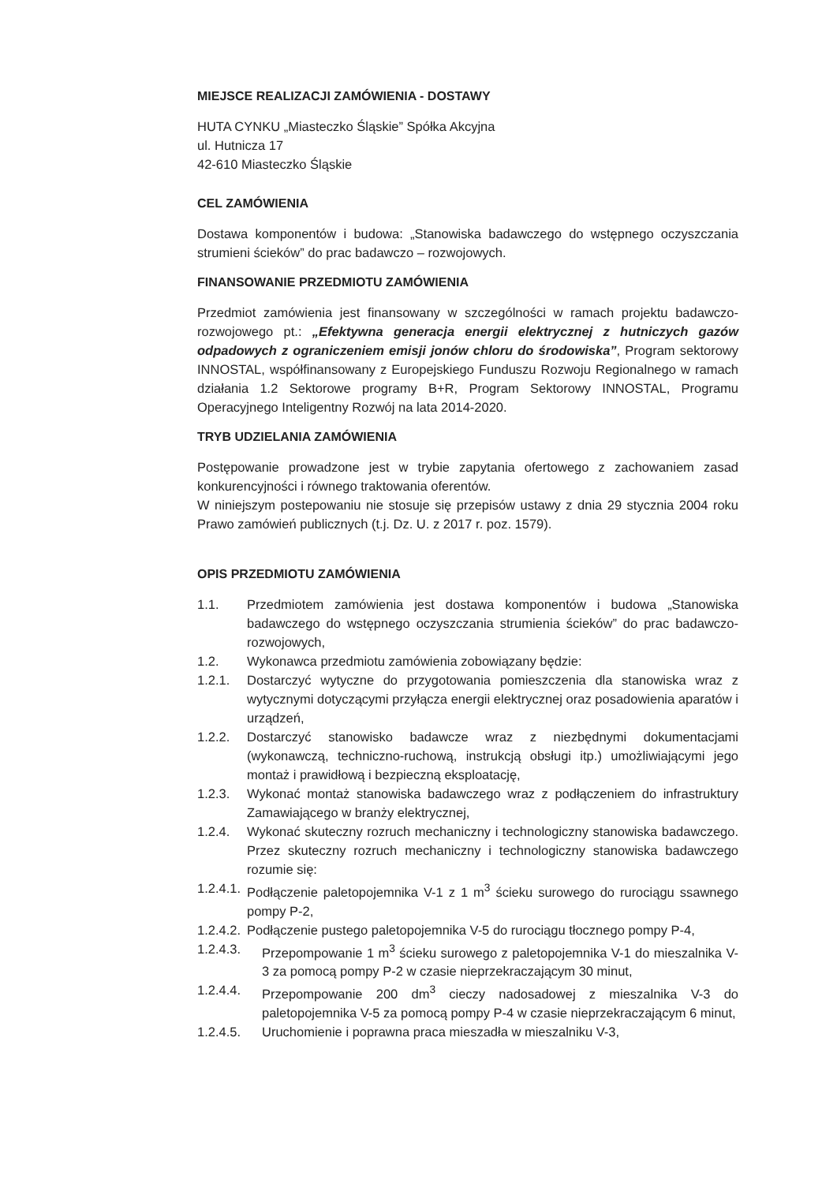MIEJSCE REALIZACJI ZAMÓWIENIA - DOSTAWY
HUTA CYNKU „Miasteczko Śląskie” Spółka Akcyjna
ul. Hutnicza 17
42-610 Miasteczko Śląskie
CEL ZAMÓWIENIA
Dostawa komponentów i budowa: „Stanowiska badawczego do wstępnego oczyszczania strumieni ścieków” do prac badawczo – rozwojowych.
FINANSOWANIE PRZEDMIOTU ZAMÓWIENIA
Przedmiot zamówienia jest finansowany w szczególności w ramach projektu badawczo-rozwojowego pt.: „Efektywna generacja energii elektrycznej z hutniczych gazów odpadowych z ograniczeniem emisji jonów chloru do środowiska”, Program sektorowy INNOSTAL, współfinansowany z Europejskiego Funduszu Rozwoju Regionalnego w ramach działania 1.2 Sektorowe programy B+R, Program Sektorowy INNOSTAL, Programu Operacyjnego Inteligentny Rozwój na lata 2014-2020.
TRYB UDZIELANIA ZAMÓWIENIA
Postępowanie prowadzone jest w trybie zapytania ofertowego z zachowaniem zasad konkurencyjności i równego traktowania oferentów.
W niniejszym postepowaniu nie stosuje się przepisów ustawy z dnia 29 stycznia 2004 roku Prawo zamówień publicznych (t.j. Dz. U. z 2017 r. poz. 1579).
OPIS PRZEDMIOTU ZAMÓWIENIA
1.1. Przedmiotem zamówienia jest dostawa komponentów i budowa „Stanowiska badawczego do wstępnego oczyszczania strumienia ścieków” do prac badawczo-rozwojowych,
1.2. Wykonawca przedmiotu zamówienia zobowiązany będzie:
1.2.1. Dostarczyć wytyczne do przygotowania pomieszczenia dla stanowiska wraz z wytycznymi dotyczącymi przyłącza energii elektrycznej oraz posadowienia aparatów i urządzeń,
1.2.2. Dostarczyć stanowisko badawcze wraz z niezbędnymi dokumentacjami (wykonawczą, techniczno-ruchową, instrukcją obsługi itp.) umożliwiającymi jego montaż i prawidłową i bezpieczną eksploatację,
1.2.3. Wykonać montaż stanowiska badawczego wraz z podłączeniem do infrastruktury Zamawiającego w branży elektrycznej,
1.2.4. Wykonać skuteczny rozruch mechaniczny i technologiczny stanowiska badawczego. Przez skuteczny rozruch mechaniczny i technologiczny stanowiska badawczego rozumie się:
1.2.4.1. Podłączenie paletopojemnika V-1 z 1 m<sup>3</sup> ścieku surowego do rurociągu ssawnego pompy P-2,
1.2.4.2. Podłączenie pustego paletopojemnika V-5 do rurociągu tłocznego pompy P-4,
1.2.4.3. Przepompowanie 1 m<sup>3</sup> ścieku surowego z paletopojemnika V-1 do mieszalnika V-3 za pomocą pompy P-2 w czasie nieprzekraczającym 30 minut,
1.2.4.4. Przepompowanie 200 dm<sup>3</sup> cieczy nadosadowej z mieszalnika V-3 do paletopojemnika V-5 za pomocą pompy P-4 w czasie nieprzekraczającym 6 minut,
1.2.4.5. Uruchomienie i poprawna praca mieszadła w mieszalniku V-3,